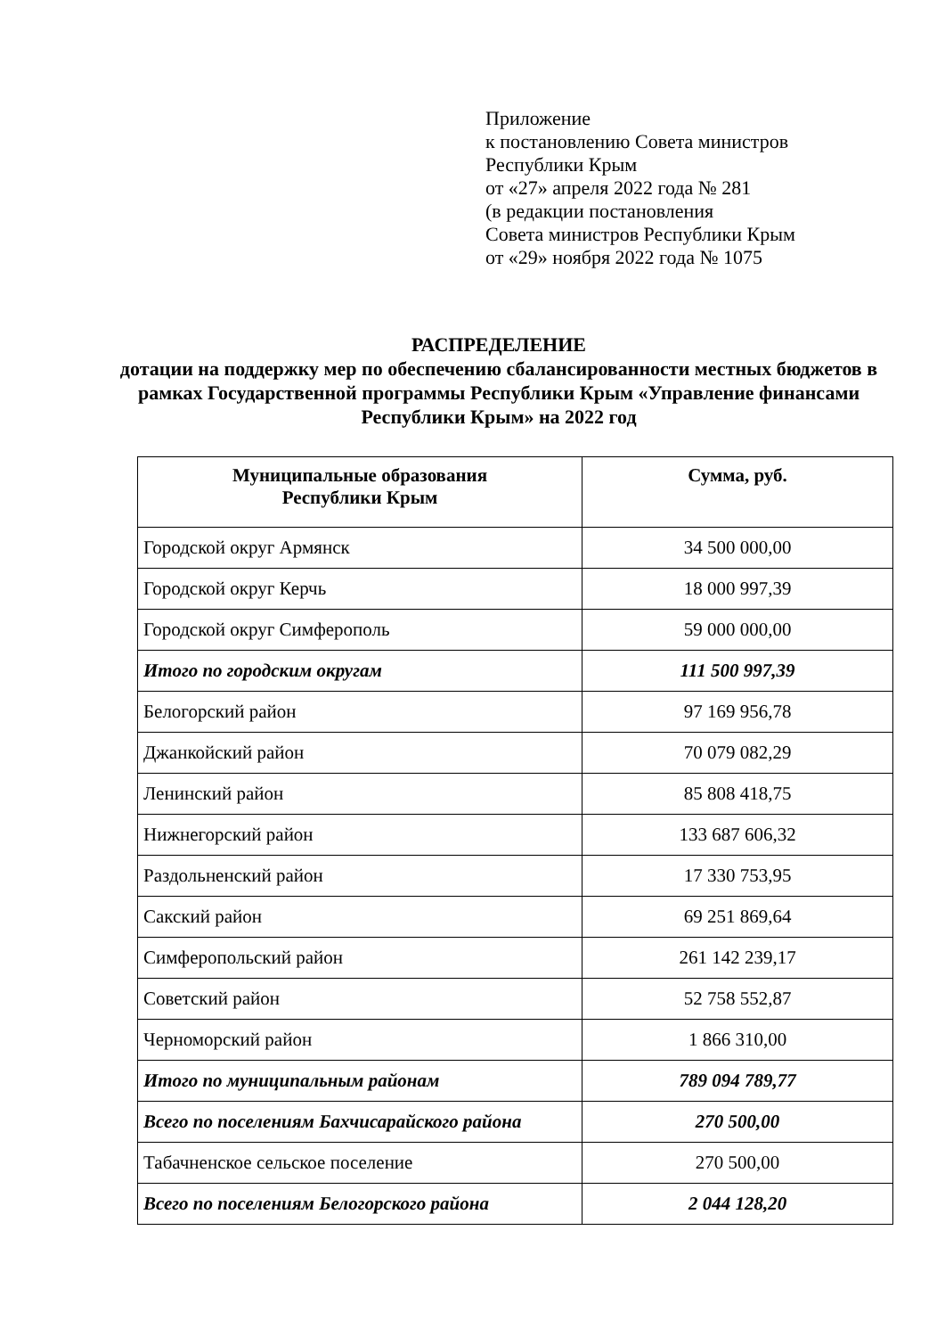Приложение
к постановлению Совета министров
Республики Крым
от «27» апреля 2022 года № 281
(в редакции постановления
Совета министров Республики Крым
от «29» ноября 2022 года № 1075
РАСПРЕДЕЛЕНИЕ
дотации на поддержку мер по обеспечению сбалансированности местных бюджетов в рамках Государственной программы Республики Крым «Управление финансами Республики Крым» на 2022 год
| Муниципальные образования Республики Крым | Сумма, руб. |
| --- | --- |
| Городской округ Армянск | 34 500 000,00 |
| Городской округ Керчь | 18 000 997,39 |
| Городской округ Симферополь | 59 000 000,00 |
| Итого по городским округам | 111 500 997,39 |
| Белогорский район | 97 169 956,78 |
| Джанкойский район | 70 079 082,29 |
| Ленинский район | 85 808 418,75 |
| Нижнегорский район | 133 687 606,32 |
| Раздольненский район | 17 330 753,95 |
| Сакский район | 69 251 869,64 |
| Симферопольский район | 261 142 239,17 |
| Советский район | 52 758 552,87 |
| Черноморский район | 1 866 310,00 |
| Итого по муниципальным районам | 789 094 789,77 |
| Всего по поселениям Бахчисарайского района | 270 500,00 |
| Табачненское сельское поселение | 270 500,00 |
| Всего по поселениям Белогорского района | 2 044 128,20 |